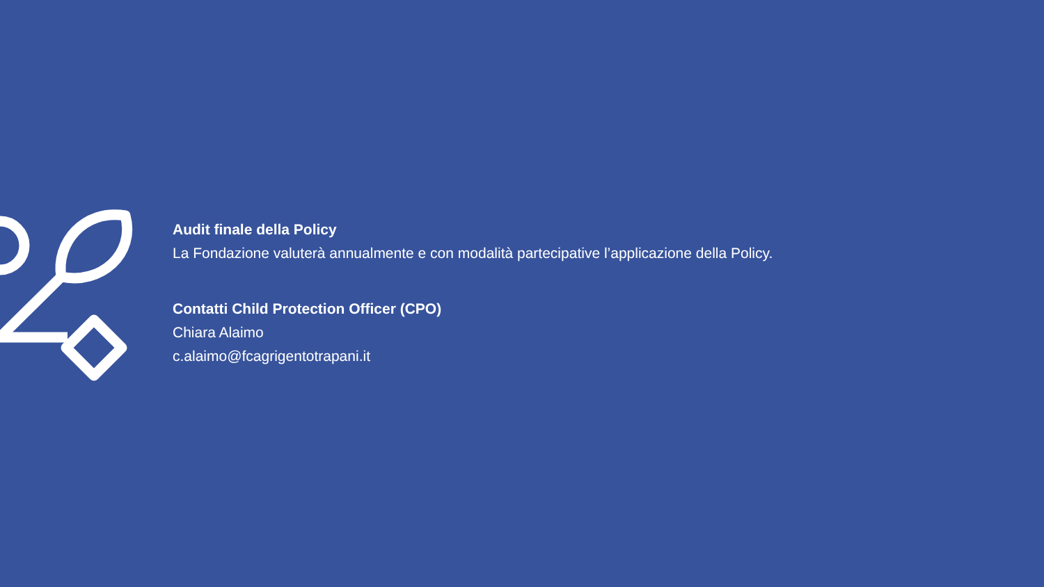Audit finale della Policy
La Fondazione valuterà annualmente e con modalità partecipative l’applicazione della Policy.
Contatti Child Protection Officer (CPO)
Chiara Alaimo
c.alaimo@fcagrigentotrapani.it